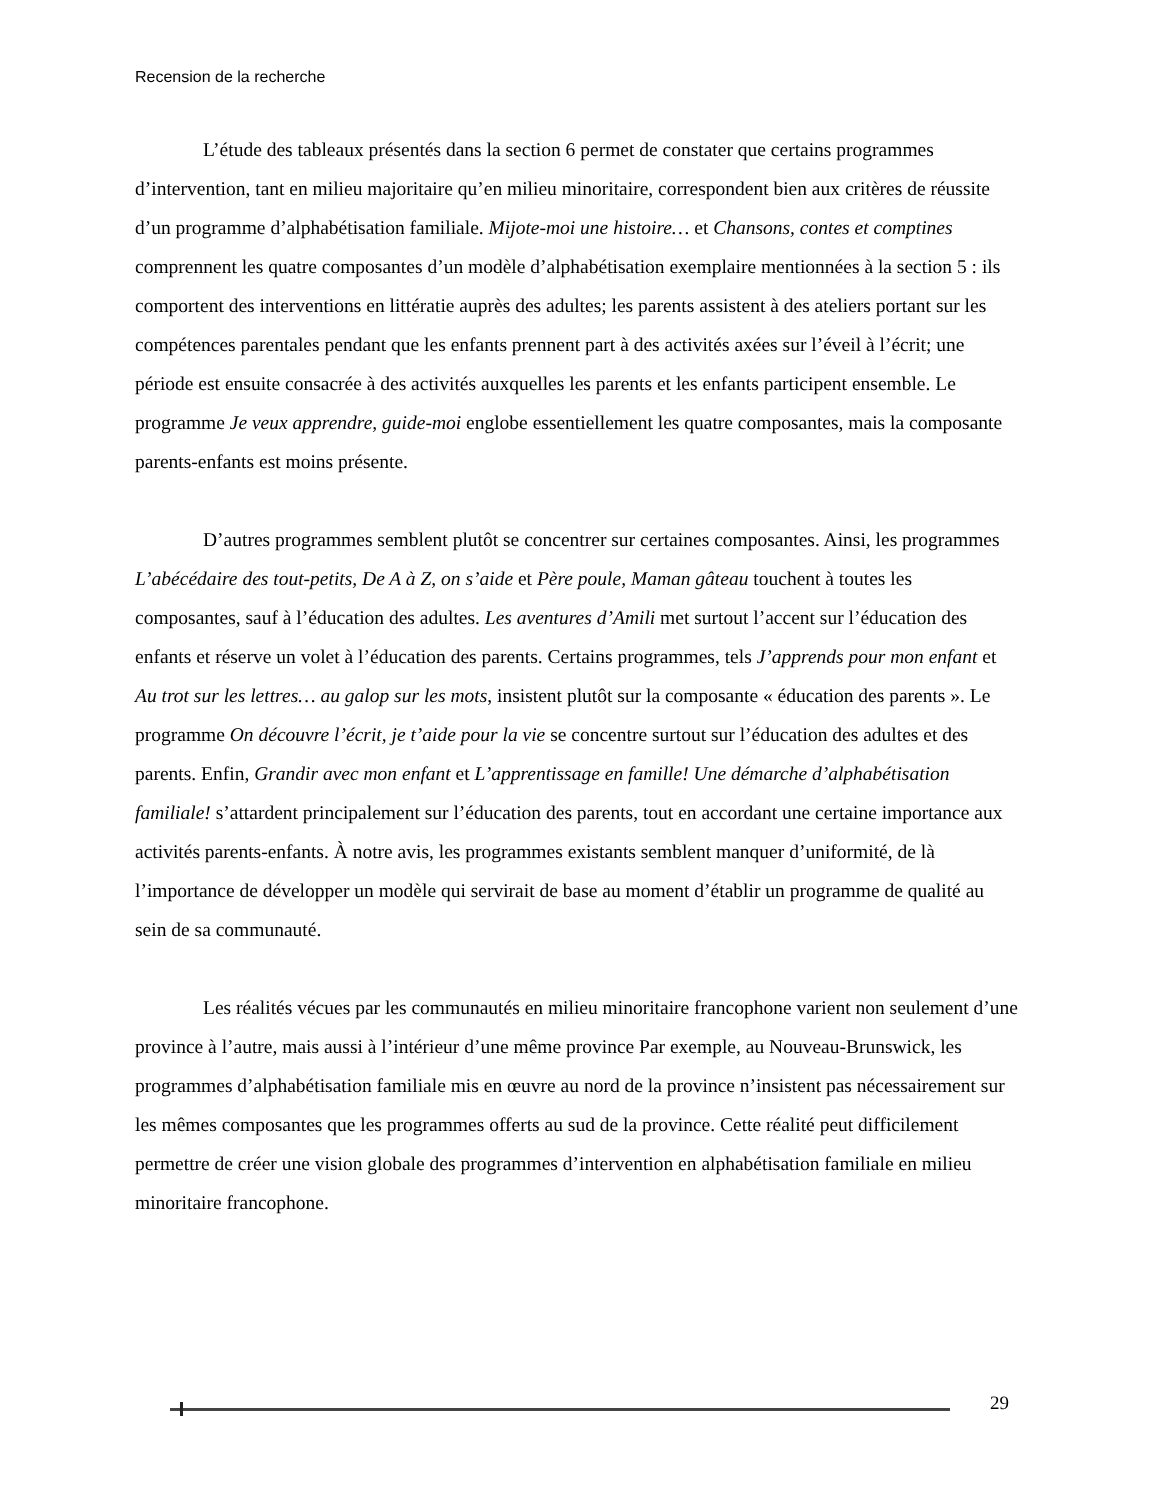Recension de la recherche
L’étude des tableaux présentés dans la section 6 permet de constater que certains programmes d’intervention, tant en milieu majoritaire qu’en milieu minoritaire, correspondent bien aux critères de réussite d’un programme d’alphabétisation familiale. Mijote-moi une histoire… et Chansons, contes et comptines comprennent les quatre composantes d’un modèle d’alphabétisation exemplaire mentionnées à la section 5 : ils comportent des interventions en littératie auprès des adultes; les parents assistent à des ateliers portant sur les compétences parentales pendant que les enfants prennent part à des activités axées sur l’éveil à l’écrit; une période est ensuite consacrée à des activités auxquelles les parents et les enfants participent ensemble. Le programme Je veux apprendre, guide-moi englobe essentiellement les quatre composantes, mais la composante parents-enfants est moins présente.
D’autres programmes semblent plutôt se concentrer sur certaines composantes. Ainsi, les programmes L’abécédaire des tout-petits, De A à Z, on s’aide et Père poule, Maman gâteau touchent à toutes les composantes, sauf à l’éducation des adultes. Les aventures d’Amili met surtout l’accent sur l’éducation des enfants et réserve un volet à l’éducation des parents. Certains programmes, tels J’apprends pour mon enfant et Au trot sur les lettres… au galop sur les mots, insistent plutôt sur la composante « éducation des parents ». Le programme On découvre l’écrit, je t’aide pour la vie se concentre surtout sur l’éducation des adultes et des parents. Enfin, Grandir avec mon enfant et L’apprentissage en famille! Une démarche d’alphabétisation familiale! s’attardent principalement sur l’éducation des parents, tout en accordant une certaine importance aux activités parents-enfants. À notre avis, les programmes existants semblent manquer d’uniformité, de là l’importance de développer un modèle qui servirait de base au moment d’établir un programme de qualité au sein de sa communauté.
Les réalités vécues par les communautés en milieu minoritaire francophone varient non seulement d’une province à l’autre, mais aussi à l’intérieur d’une même province Par exemple, au Nouveau-Brunswick, les programmes d’alphabétisation familiale mis en œuvre au nord de la province n’insistent pas nécessairement sur les mêmes composantes que les programmes offerts au sud de la province. Cette réalité peut difficilement permettre de créer une vision globale des programmes d’intervention en alphabétisation familiale en milieu minoritaire francophone.
29